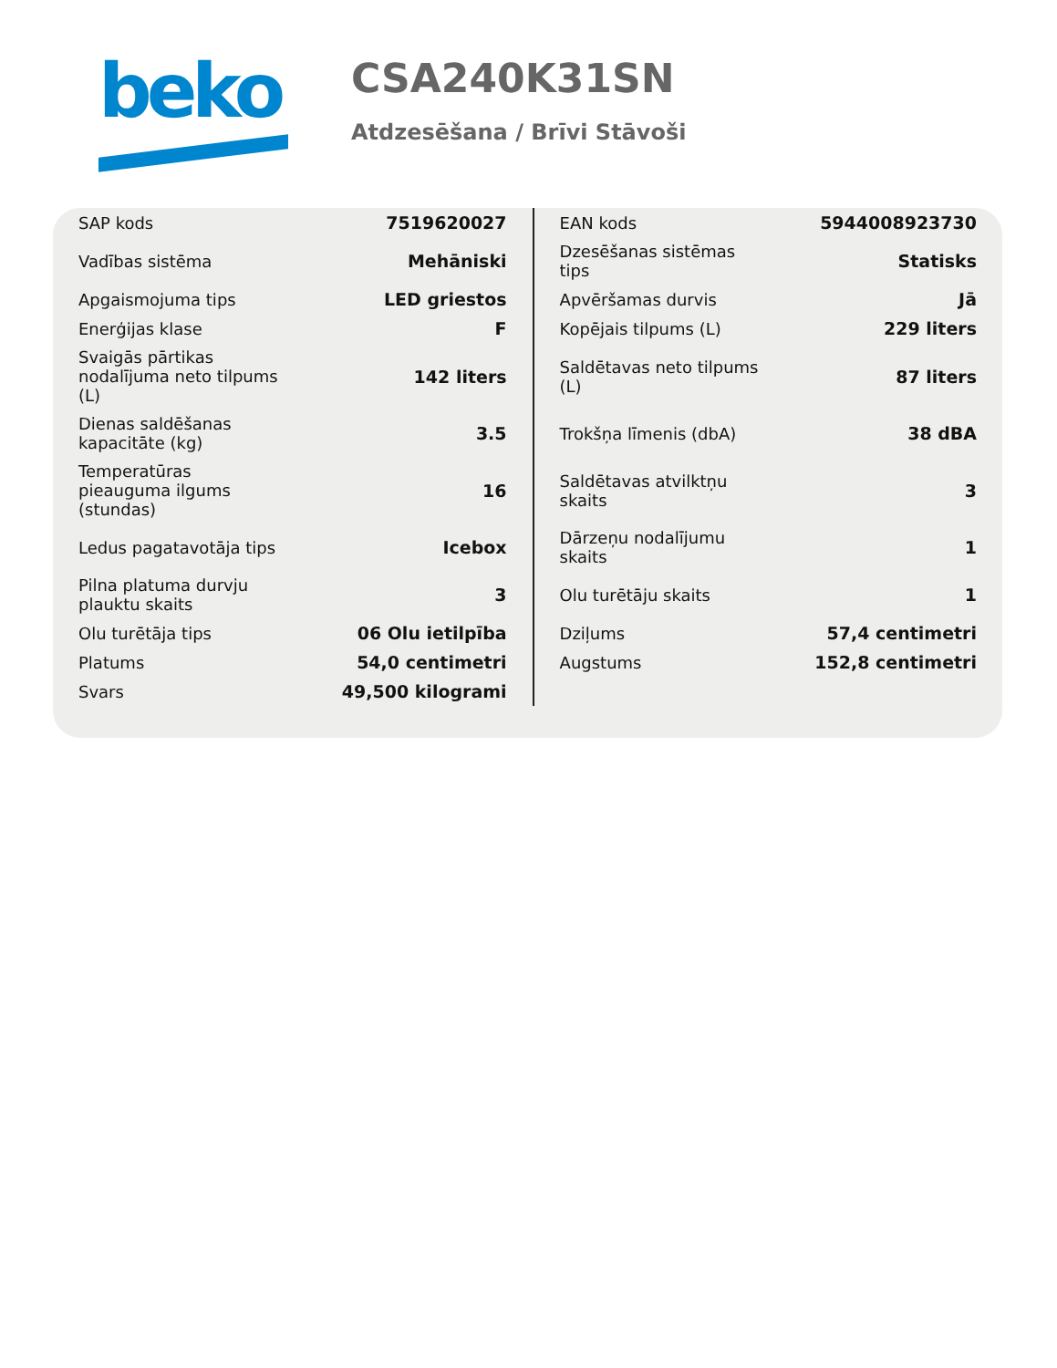beko
CSA240K31SN
Atdzesēšana / Brīvi Stāvoši
| SAP kods | 7519620027 | EAN kods | 5944008923730 |
| Vadības sistēma | Mehāniski | Dzesēšanas sistēmas tips | Statisks |
| Apgaismojuma tips | LED griestos | Apvēršamas durvis | Jā |
| Enerģijas klase | F | Kopējais tilpums (L) | 229 liters |
| Svaigās pārtikas nodalījuma neto tilpums (L) | 142 liters | Saldētavas neto tilpums (L) | 87 liters |
| Dienas saldēšanas kapacitāte (kg) | 3.5 | Trokšņa līmenis (dbA) | 38 dBA |
| Temperatūras pieauguma ilgums (stundas) | 16 | Saldētavas atvilktņu skaits | 3 |
| Ledus pagatavotāja tips | Icebox | Dārzeņu nodalījumu skaits | 1 |
| Pilna platuma durvju plauktu skaits | 3 | Olu turētāju skaits | 1 |
| Olu turētāja tips | 06 Olu ietilpība | Dziļums | 57,4 centimetri |
| Platums | 54,0 centimetri | Augstums | 152,8 centimetri |
| Svars | 49,500 kilogrami | | |